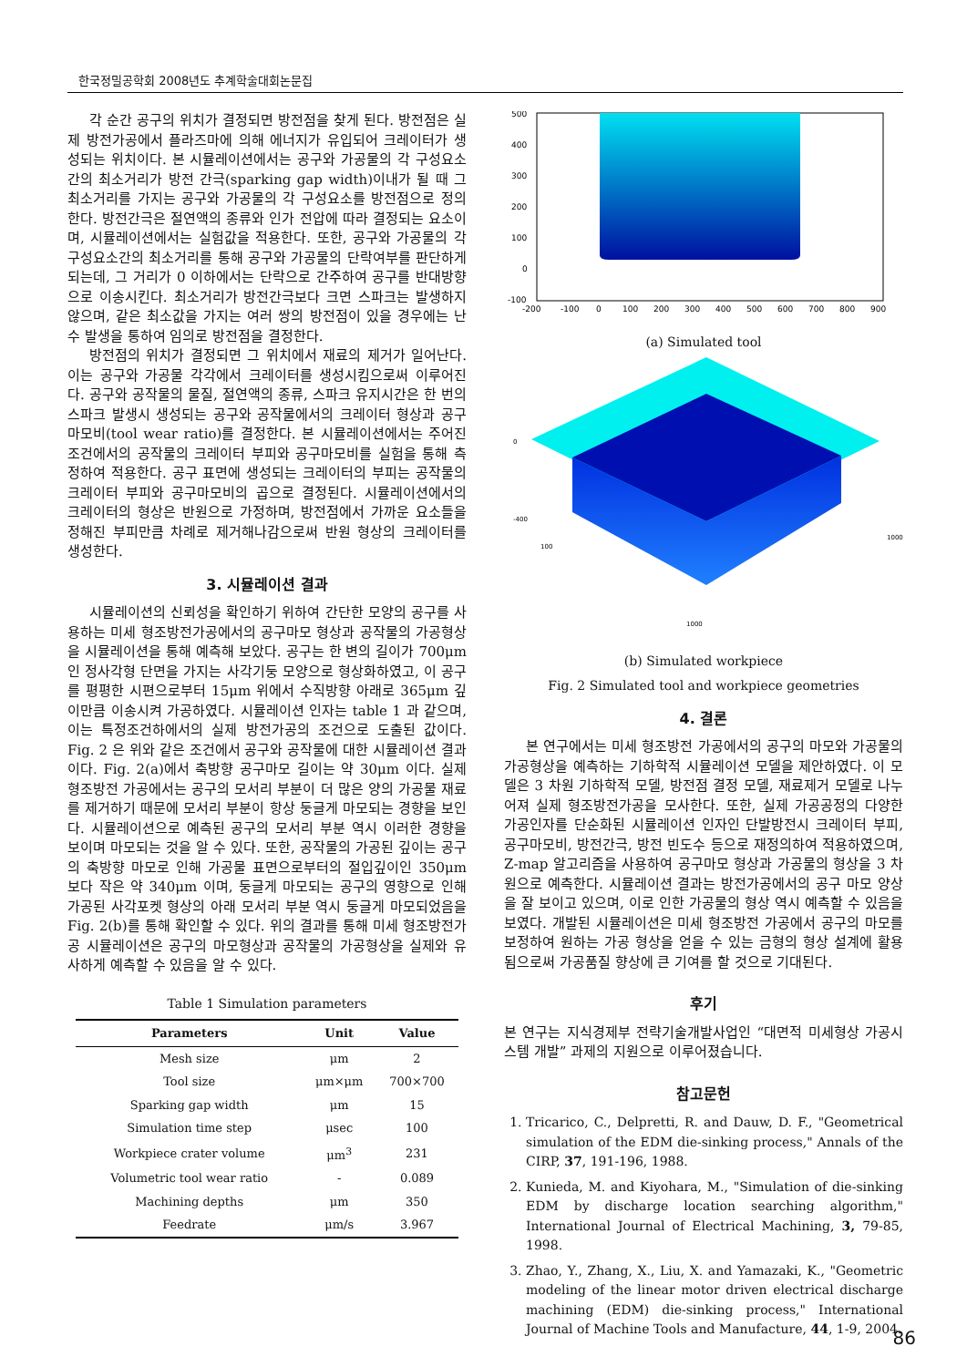한국정밀공학회 2008년도 추계학술대회논문집
각 순간 공구의 위치가 결정되면 방전점을 찾게 된다. 방전점은 실제 방전가공에서 플라즈마에 의해 에너지가 유입되어 크레이터가 생성되는 위치이다. 본 시뮬레이션에서는 공구와 가공물의 각 구성요소간의 최소거리가 방전 간극(sparking gap width)이내가 될 때 그 최소거리를 가지는 공구와 가공물의 각 구성요소를 방전점으로 정의한다. 방전간극은 절연액의 종류와 인가 전압에 따라 결정되는 요소이며, 시뮬레이션에서는 실험값을 적용한다. 또한, 공구와 가공물의 각 구성요소간의 최소거리를 통해 공구와 가공물의 단락여부를 판단하게 되는데, 그 거리가 0 이하에서는 단락으로 간주하여 공구를 반대방향으로 이송시킨다. 최소거리가 방전간극보다 크면 스파크는 발생하지 않으며, 같은 최소값을 가지는 여러 쌍의 방전점이 있을 경우에는 난수 발생을 통하여 임의로 방전점을 결정한다.
방전점의 위치가 결정되면 그 위치에서 재료의 제거가 일어난다. 이는 공구와 가공물 각각에서 크레이터를 생성시킴으로써 이루어진다. 공구와 공작물의 물질, 절연액의 종류, 스파크 유지시간은 한 번의 스파크 발생시 생성되는 공구와 공작물에서의 크레이터 형상과 공구마모비(tool wear ratio)를 결정한다. 본 시뮬레이션에서는 주어진 조건에서의 공작물의 크레이터 부피와 공구마모비를 실험을 통해 측정하여 적용한다. 공구 표면에 생성되는 크레이터의 부피는 공작물의 크레이터 부피와 공구마모비의 곱으로 결정된다. 시뮬레이션에서의 크레이터의 형상은 반원으로 가정하며, 방전점에서 가까운 요소들을 정해진 부피만큼 차례로 제거해나감으로써 반원 형상의 크레이터를 생성한다.
3. 시뮬레이션 결과
시뮬레이션의 신뢰성을 확인하기 위하여 간단한 모양의 공구를 사용하는 미세 형조방전가공에서의 공구마모 형상과 공작물의 가공형상을 시뮬레이션을 통해 예측해 보았다. 공구는 한 변의 길이가 700μm 인 정사각형 단면을 가지는 사각기둥 모양으로 형상화하였고, 이 공구를 평평한 시편으로부터 15μm 위에서 수직방향 아래로 365μm 깊이만큼 이송시켜 가공하였다. 시뮬레이션 인자는 table 1 과 같으며, 이는 특정조건하에서의 실제 방전가공의 조건으로 도출된 값이다. Fig. 2 은 위와 같은 조건에서 공구와 공작물에 대한 시뮬레이션 결과이다. Fig. 2(a)에서 축방향 공구마모 길이는 약 30μm 이다. 실제 형조방전 가공에서는 공구의 모서리 부분이 더 많은 양의 가공물 재료를 제거하기 때문에 모서리 부분이 항상 둥글게 마모되는 경향을 보인다. 시뮬레이션으로 예측된 공구의 모서리 부분 역시 이러한 경향을 보이며 마모되는 것을 알 수 있다. 또한, 공작물의 가공된 깊이는 공구의 축방향 마모로 인해 가공물 표면으로부터의 절입깊이인 350μm 보다 작은 약 340μm 이며, 둥글게 마모되는 공구의 영향으로 인해 가공된 사각포켓 형상의 아래 모서리 부분 역시 둥글게 마모되었음을 Fig. 2(b)를 통해 확인할 수 있다. 위의 결과를 통해 미세 형조방전가공 시뮬레이션은 공구의 마모형상과 공작물의 가공형상을 실제와 유사하게 예측할 수 있음을 알 수 있다.
Table 1 Simulation parameters
| Parameters | Unit | Value |
| --- | --- | --- |
| Mesh size | μm | 2 |
| Tool size | μm×μm | 700×700 |
| Sparking gap width | μm | 15 |
| Simulation time step | μsec | 100 |
| Workpiece crater volume | μm<sup>3</sup> | 231 |
| Volumetric tool wear ratio | - | 0.089 |
| Machining depths | μm | 350 |
| Feedrate | μm/s | 3.967 |
500
400
300
200
100
0
-100
-200
-100
0
100
200
300
400
500
600
700
800
900
(a) Simulated tool
0
-400
100
1000
1000
(b) Simulated workpiece
Fig. 2 Simulated tool and workpiece geometries
4. 결론
본 연구에서는 미세 형조방전 가공에서의 공구의 마모와 가공물의 가공형상을 예측하는 기하학적 시뮬레이션 모델을 제안하였다. 이 모델은 3 차원 기하학적 모델, 방전점 결정 모델, 재료제거 모델로 나누어져 실제 형조방전가공을 모사한다. 또한, 실제 가공공정의 다양한 가공인자를 단순화된 시뮬레이션 인자인 단발방전시 크레이터 부피, 공구마모비, 방전간극, 방전 빈도수 등으로 재정의하여 적용하였으며, Z-map 알고리즘을 사용하여 공구마모 형상과 가공물의 형상을 3 차원으로 예측한다. 시뮬레이션 결과는 방전가공에서의 공구 마모 양상을 잘 보이고 있으며, 이로 인한 가공물의 형상 역시 예측할 수 있음을 보였다. 개발된 시뮬레이션은 미세 형조방전 가공에서 공구의 마모를 보정하여 원하는 가공 형상을 얻을 수 있는 금형의 형상 설계에 활용됨으로써 가공품질 향상에 큰 기여를 할 것으로 기대된다.
후기
본 연구는 지식경제부 전략기술개발사업인 “대면적 미세형상 가공시스템 개발” 과제의 지원으로 이루어졌습니다.
참고문헌
1. Tricarico, C., Delpretti, R. and Dauw, D. F., "Geometrical simulation of the EDM die-sinking process," Annals of the CIRP, 37, 191-196, 1988.
2. Kunieda, M. and Kiyohara, M., "Simulation of die-sinking EDM by discharge location searching algorithm," International Journal of Electrical Machining, 3, 79-85, 1998.
3. Zhao, Y., Zhang, X., Liu, X. and Yamazaki, K., "Geometric modeling of the linear motor driven electrical discharge machining (EDM) die-sinking process," International Journal of Machine Tools and Manufacture, 44, 1-9, 2004.
86